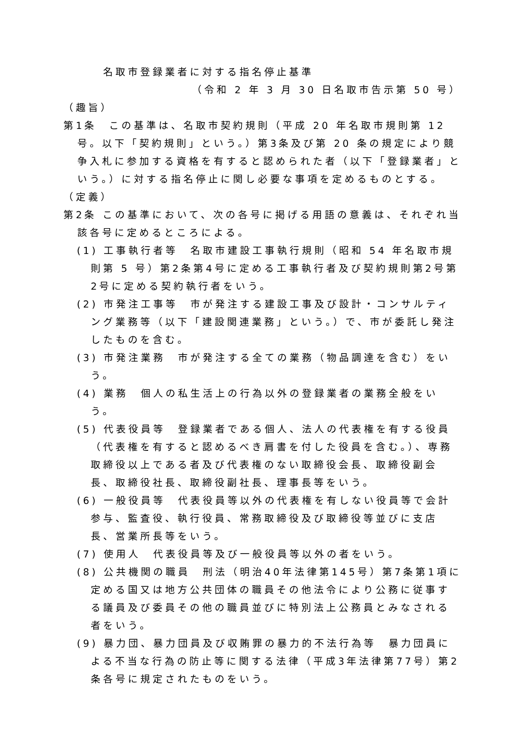名取市登録業者に対する指名停止基準
（令和 2 年 3 月 30 日名取市告示第 50 号）
（趣旨）
第1条　この基準は、名取市契約規則（平成 20 年名取市規則第 12 号。以下「契約規則」という。）第3条及び第 20 条の規定により競争入札に参加する資格を有すると認められた者（以下「登録業者」という。）に対する指名停止に関し必要な事項を定めるものとする。
（定義）
第2条 この基準において、次の各号に掲げる用語の意義は、それぞれ当該各号に定めるところによる。
(1) 工事執行者等　名取市建設工事執行規則（昭和 54 年名取市規則第 5 号）第2条第4号に定める工事執行者及び契約規則第2号第2号に定める契約執行者をいう。
(2) 市発注工事等　市が発注する建設工事及び設計・コンサルティング業務等（以下「建設関連業務」という。）で、市が委託し発注したものを含む。
(3) 市発注業務　市が発注する全ての業務（物品調達を含む）をいう。
(4) 業務　個人の私生活上の行為以外の登録業者の業務全般をいう。
(5) 代表役員等　登録業者である個人、法人の代表権を有する役員（代表権を有すると認めるべき肩書を付した役員を含む。）、専務取締役以上である者及び代表権のない取締役会長、取締役副会長、取締役社長、取締役副社長、理事長等をいう。
(6) 一般役員等　代表役員等以外の代表権を有しない役員等で会計参与、監査役、執行役員、常務取締役及び取締役等並びに支店長、営業所長等をいう。
(7) 使用人　代表役員等及び一般役員等以外の者をいう。
(8) 公共機関の職員　刑法（明治40年法律第145号）第7条第1項に定める国又は地方公共団体の職員その他法令により公務に従事する議員及び委員その他の職員並びに特別法上公務員とみなされる者をいう。
(9) 暴力団、暴力団員及び収賄罪の暴力的不法行為等　暴力団員による不当な行為の防止等に関する法律（平成3年法律第77号）第2条各号に規定されたものをいう。